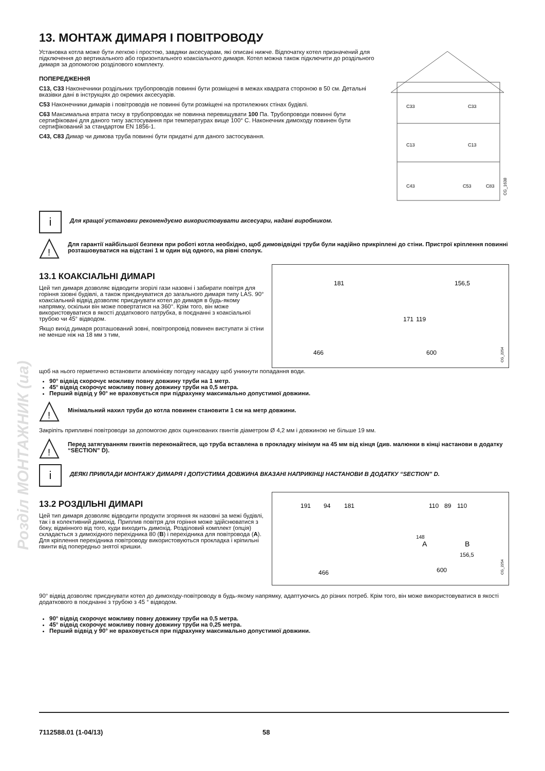Розділ МОНТАЖНИК (ua)
13. МОНТАЖ ДИМАРЯ І ПОВІТРОВОДУ
Установка котла може бути легкою і простою, завдяки аксесуарам, які описані нижче. Відпочатку котел призначений для підключення до вертикального або горизонтального коаксіального димаря. Котел можна також підключити до роздільного димаря за допомогою розділового комплекту.
ПОПЕРЕДЖЕННЯ
C13, C33 Наконечники роздільних трубопроводів повинні бути розміщені в межах квадрата стороною в 50 см. Детальні вказівки дані в інструкціях до окремих аксесуарів.
C53 Наконечники димарів і повітроводів не повинні бути розміщені на протилежних стінах будівлі.
C63 Максимальна втрата тиску в трубопроводах не повинна перевищувати 100 Па. Трубопроводи повинні бути сертифіковані для даного типу застосування при температурах вище 100° C. Наконечник димоходу повинен бути сертифікований за стандартом EN 1856-1.
C43, C83 Димар чи димова труба повинні бути придатні для даного застосування.
C33
C33
C13
C13
C43
C53
C83
CG_1638
i
Для кращої установки рекомендуємо використовувати аксесуари, надані виробником.
!
Для гарантії найбільшої безпеки при роботі котла необхідно, щоб димовідвідні труби були надійно прикріплені до стіни. Пристрої кріплення повинні розташовуватися на відстані 1 м один від одного, на рівні сполук.
13.1 КОАКСІАЛЬНІ ДИМАРІ
Цей тип димаря дозволяє відводити згорілі гази назовні і забирати повітря для горіння ззовні будівлі, а також приєднуватися до загального димаря типу LAS. 90° коаксіальний відвід дозволяє приєднувати котел до димаря в будь-якому напрямку, оскільки він може повертатися на 360°. Крім того, він може використовуватися в якості додаткового патрубка, в поєднанні з коаксіальної трубою чи 45° відводом.
Якщо вихід димаря розташований зовні, повітропровід повинен виступати зі стіни не менше ніж на 18 мм з тим,
181
156,5
171
119
466
600
CG_2254
щоб на нього герметично встановити алюмінієву погодну насадку щоб уникнути попадання води.
90° відвід скорочує можливу повну довжину труби на 1 метр.
45° відвід скорочує можливу повну довжину труби на 0,5 метра.
Перший відвід у 90° не враховується при підрахунку максимально допустимої довжини.
!
Мінімальний нахил труби до котла повинен становити 1 см на метр довжини.
Закріпіть припливні повітроводи за допомогою двох оцинкованих гвинтів діаметром Ø 4,2 мм і довжиною не більше 19 мм.
!
Перед затягуванням гвинтів переконайтеся, що труба вставлена в прокладку мінімум на 45 мм від кінця (див. малюнки в кінці настанови в додатку “SECTION” D).
i
ДЕЯКІ ПРИКЛАДИ МОНТАЖУ ДИМАРЯ І ДОПУСТИМА ДОВЖИНА ВКАЗАНІ НАПРИКІНЦІ НАСТАНОВИ В ДОДАТКУ “SECTION” D.
13.2 РОЗДІЛЬНІ ДИМАРІ
Цей тип димаря дозволяє відводити продукти згоряння як назовні за межі будівлі, так і в колективний димохід. Приплив повітря для горіння може здійснюватися з боку, відмінного від того, куди виходить димохід. Розділовий комплект (опція) складається з димохідного перехідника 80 (B) і перехідника для повітровода (A). Для кріплення перехідника повітроводу використовуються прокладка і кріпильні гвинти від попередньо знятої кришки.
191
94
181
110
89
110
148
A
B
156,5
466
600
CG_2254
90° відвід дозволяє приєднувати котел до димоходу-повітроводу в будь-якому напрямку, адаптуючись до різних потреб. Крім того, він може використовуватися в якості додаткового в поєднанні з трубою з 45 ° відводом.
90° відвід скорочує можливу повну довжину труби на 0,5 метра.
45° відвід скорочує можливу повну довжину труби на 0,25 метра.
Перший відвід у 90° не враховується при підрахунку максимально допустимої довжини.
7112588.01 (1-04/13) 58